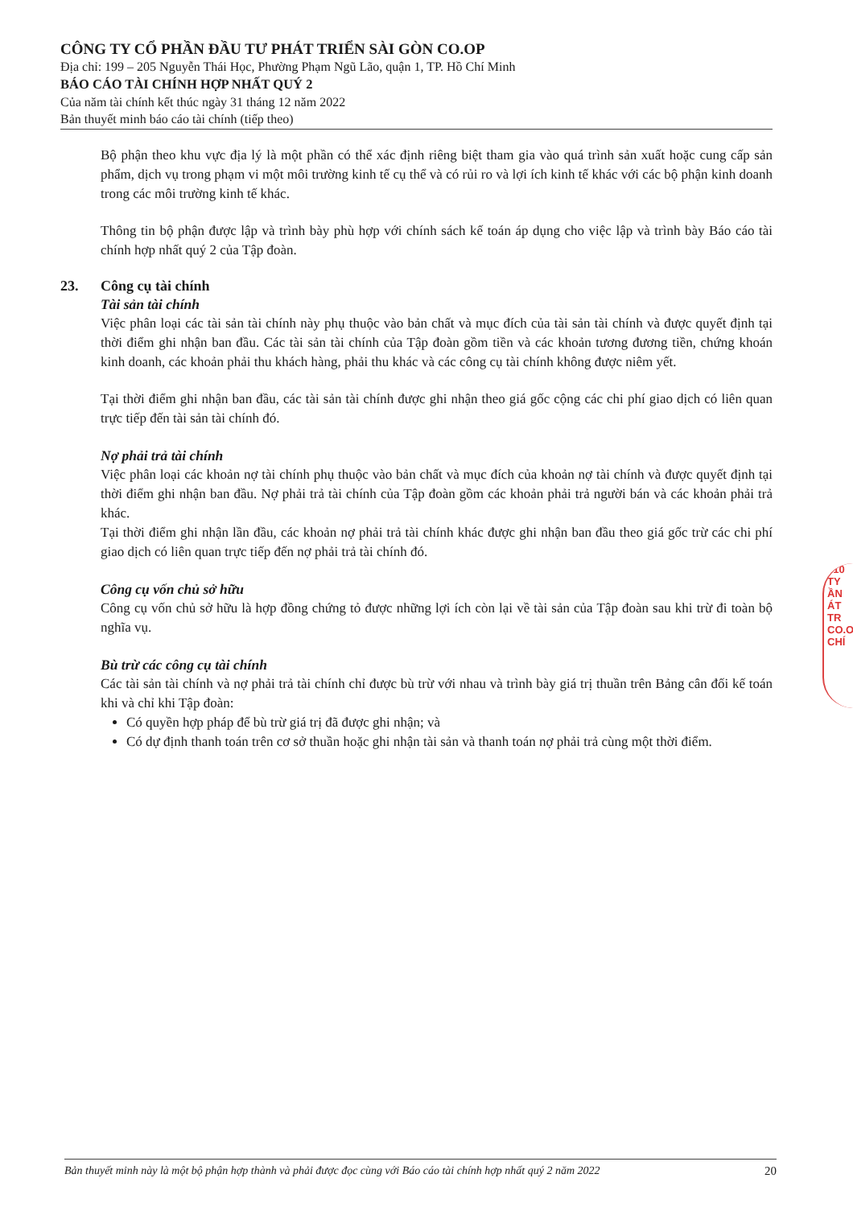CÔNG TY CỔ PHẦN ĐẦU TƯ PHÁT TRIỂN SÀI GÒN CO.OP
Địa chỉ: 199 – 205 Nguyễn Thái Học, Phường Phạm Ngũ Lão, quận 1, TP. Hồ Chí Minh
BÁO CÁO TÀI CHÍNH HỢP NHẤT QUÝ 2
Của năm tài chính kết thúc ngày 31 tháng 12 năm 2022
Bản thuyết minh báo cáo tài chính (tiếp theo)
Bộ phận theo khu vực địa lý là một phần có thể xác định riêng biệt tham gia vào quá trình sản xuất hoặc cung cấp sản phẩm, dịch vụ trong phạm vi một môi trường kinh tế cụ thể và có rủi ro và lợi ích kinh tế khác với các bộ phận kinh doanh trong các môi trường kinh tế khác.
Thông tin bộ phận được lập và trình bày phù hợp với chính sách kế toán áp dụng cho việc lập và trình bày Báo cáo tài chính hợp nhất quý 2 của Tập đoàn.
23. Công cụ tài chính
Tài sản tài chính
Việc phân loại các tài sản tài chính này phụ thuộc vào bản chất và mục đích của tài sản tài chính và được quyết định tại thời điểm ghi nhận ban đầu. Các tài sản tài chính của Tập đoàn gồm tiền và các khoản tương đương tiền, chứng khoán kinh doanh, các khoản phải thu khách hàng, phải thu khác và các công cụ tài chính không được niêm yết.
Tại thời điểm ghi nhận ban đầu, các tài sản tài chính được ghi nhận theo giá gốc cộng các chi phí giao dịch có liên quan trực tiếp đến tài sản tài chính đó.
Nợ phải trả tài chính
Việc phân loại các khoản nợ tài chính phụ thuộc vào bản chất và mục đích của khoản nợ tài chính và được quyết định tại thời điểm ghi nhận ban đầu. Nợ phải trả tài chính của Tập đoàn gồm các khoản phải trả người bán và các khoản phải trả khác.
Tại thời điểm ghi nhận lần đầu, các khoản nợ phải trả tài chính khác được ghi nhận ban đầu theo giá gốc trừ các chi phí giao dịch có liên quan trực tiếp đến nợ phải trả tài chính đó.
Công cụ vốn chủ sở hữu
Công cụ vốn chủ sở hữu là hợp đồng chứng tỏ được những lợi ích còn lại về tài sản của Tập đoàn sau khi trừ đi toàn bộ nghĩa vụ.
Bù trừ các công cụ tài chính
Các tài sản tài chính và nợ phải trả tài chính chỉ được bù trừ với nhau và trình bày giá trị thuần trên Bảng cân đối kế toán khi và chỉ khi Tập đoàn:
Có quyền hợp pháp để bù trừ giá trị đã được ghi nhận; và
Có dự định thanh toán trên cơ sở thuần hoặc ghi nhận tài sản và thanh toán nợ phải trả cùng một thời điểm.
210
TY
ẦN
ÁT TR
CO.O
CHÍ
Bản thuyết minh này là một bộ phận hợp thành và phải được đọc cùng với Báo cáo tài chính hợp nhất quý 2 năm 2022 20